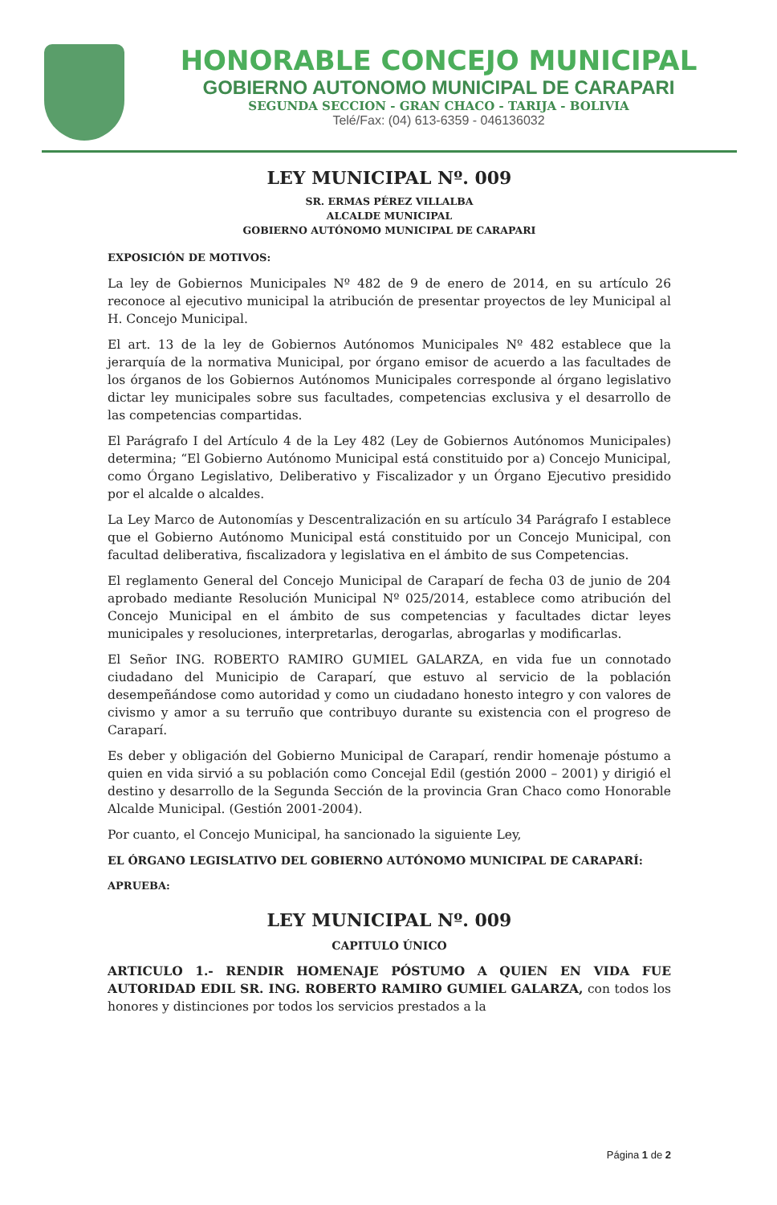HONORABLE CONCEJO MUNICIPAL
GOBIERNO AUTONOMO MUNICIPAL DE CARAPARI
SEGUNDA SECCION - GRAN CHACO - TARIJA - BOLIVIA
Telé/Fax: (04) 613-6359 - 046136032
LEY MUNICIPAL Nº. 009
SR. ERMAS PÉREZ VILLALBA
ALCALDE MUNICIPAL
GOBIERNO AUTÓNOMO MUNICIPAL DE CARAPARI
EXPOSICIÓN DE MOTIVOS:
La ley de Gobiernos Municipales Nº 482 de 9 de enero de 2014, en su artículo 26 reconoce al ejecutivo municipal la atribución de presentar proyectos de ley Municipal al H. Concejo Municipal.
El art. 13 de la ley de Gobiernos Autónomos Municipales Nº 482 establece que la jerarquía de la normativa Municipal, por órgano emisor de acuerdo a las facultades de los órganos de los Gobiernos Autónomos Municipales corresponde al órgano legislativo dictar ley municipales sobre sus facultades, competencias exclusiva y el desarrollo de las competencias compartidas.
El Parágrafo I del Artículo 4 de la Ley 482 (Ley de Gobiernos Autónomos Municipales) determina; “El Gobierno Autónomo Municipal está constituido por a) Concejo Municipal, como Órgano Legislativo, Deliberativo y Fiscalizador y un Órgano Ejecutivo presidido por el alcalde o alcaldes.
La Ley Marco de Autonomías y Descentralización en su artículo 34 Parágrafo I establece que el Gobierno Autónomo Municipal está constituido por un Concejo Municipal, con facultad deliberativa, fiscalizadora y legislativa en el ámbito de sus Competencias.
El reglamento General del Concejo Municipal de Caraparí de fecha 03 de junio de 204 aprobado mediante Resolución Municipal Nº 025/2014, establece como atribución del Concejo Municipal en el ámbito de sus competencias y facultades dictar leyes municipales y resoluciones, interpretarlas, derogarlas, abrogarlas y modificarlas.
El Señor ING. ROBERTO RAMIRO GUMIEL GALARZA, en vida fue un connotado ciudadano del Municipio de Caraparí, que estuvo al servicio de la población desempeñándose como autoridad y como un ciudadano honesto integro y con valores de civismo y amor a su terruño que contribuyo durante su existencia con el progreso de Caraparí.
Es deber y obligación del Gobierno Municipal de Caraparí, rendir homenaje póstumo a quien en vida sirvió a su población como Concejal Edil (gestión 2000 – 2001) y dirigió el destino y desarrollo de la Segunda Sección de la provincia Gran Chaco como Honorable Alcalde Municipal. (Gestión 2001-2004).
Por cuanto, el Concejo Municipal, ha sancionado la siguiente Ley,
EL ÓRGANO LEGISLATIVO DEL GOBIERNO AUTÓNOMO MUNICIPAL DE CARAPARÍ:
APRUEBA:
LEY MUNICIPAL Nº. 009
CAPITULO ÚNICO
ARTICULO 1.- RENDIR HOMENAJE PÓSTUMO A QUIEN EN VIDA FUE AUTORIDAD EDIL SR. ING. ROBERTO RAMIRO GUMIEL GALARZA, con todos los honores y distinciones por todos los servicios prestados a la
Página 1 de 2